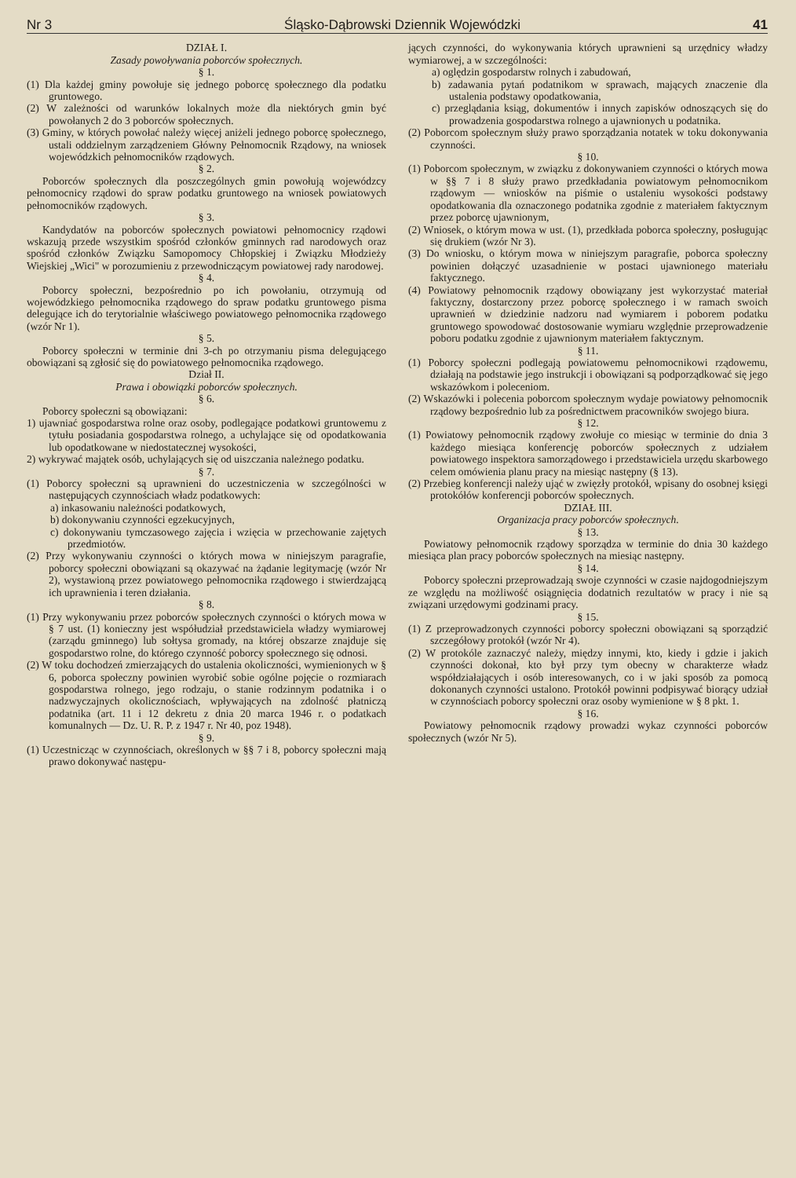Nr 3 Śląsko-Dąbrowski Dziennik Wojewódzki 41
DZIAŁ I.
Zasady powoływania poborców społecznych.
§ 1.
(1) Dla każdej gminy powołuje się jednego poborcę społecznego dla podatku gruntowego.
(2) W zależności od warunków lokalnych może dla niektórych gmin być powołanych 2 do 3 poborców społecznych.
(3) Gminy, w których powołać należy więcej aniżeli jednego poborcę społecznego, ustali oddzielnym zarządzeniem Główny Pełnomocnik Rządowy, na wniosek wojewódzkich pełnomocników rządowych.
§ 2.
Poborców społecznych dla poszczególnych gmin powołują wojewódzcy pełnomocnicy rządowi do spraw podatku gruntowego na wniosek powiatowych pełnomocników rządowych.
§ 3.
Kandydatów na poborców społecznych powiatowi pełnomocnicy rządowi wskazują przede wszystkim spośród członków gminnych rad narodowych oraz spośród członków Związku Samopomocy Chłopskiej i Związku Młodzieży Wiejskiej „Wici" w porozumieniu z przewodniczącym powiatowej rady narodowej.
§ 4.
Poborcy społeczni, bezpośrednio po ich powołaniu, otrzymują od wojewódzkiego pełnomocnika rządowego do spraw podatku gruntowego pisma delegujące ich do terytorialnie właściwego powiatowego pełnomocnika rządowego (wzór Nr 1).
§ 5.
Poborcy społeczni w terminie dni 3-ch po otrzymaniu pisma delegującego obowiązani są zgłosić się do powiatowego pełnomocnika rządowego.
Dział II.
Prawa i obowiązki poborców społecznych.
§ 6.
Poborcy społeczni są obowiązani:
1) ujawniać gospodarstwa rolne oraz osoby, podlegające podatkowi gruntowemu z tytułu posiadania gospodarstwa rolnego, a uchylające się od opodatkowania lub opodatkowane w niedostatecznej wysokości,
2) wykrywać majątek osób, uchylających się od uiszczania należnego podatku.
§ 7.
(1) Poborcy społeczni są uprawnieni do uczestniczenia w szczególności w następujących czynnościach władz podatkowych:
a) inkasowaniu należności podatkowych,
b) dokonywaniu czynności egzekucyjnych,
c) dokonywaniu tymczasowego zajęcia i wzięcia w przechowanie zajętych przedmiotów.
(2) Przy wykonywaniu czynności o których mowa w niniejszym paragrafie, poborcy społeczni obowiązani są okazywać na żądanie legitymację (wzór Nr 2), wystawioną przez powiatowego pełnomocnika rządowego i stwierdzającą ich uprawnienia i teren działania.
§ 8.
(1) Przy wykonywaniu przez poborców społecznych czynności o których mowa w § 7 ust. (1) konieczny jest współudział przedstawiciela władzy wymiarowej (zarządu gminnego) lub sołtysa gromady, na której obszarze znajduje się gospodarstwo rolne, do którego czynność poborcy społecznego się odnosi.
(2) W toku dochodzeń zmierzających do ustalenia okoliczności, wymienionych w § 6, poborca społeczny powinien wyrobić sobie ogólne pojęcie o rozmiarach gospodarstwa rolnego, jego rodzaju, o stanie rodzinnym podatnika i o nadzwyczajnych okolicznościach, wpływających na zdolność płatniczą podatnika (art. 11 i 12 dekretu z dnia 20 marca 1946 r. o podatkach komunalnych — Dz. U. R. P. z 1947 r. Nr 40, poz 1948).
§ 9.
(1) Uczestnicząc w czynnościach, określonych w §§ 7 i 8, poborcy społeczni mają prawo dokonywać następu-
jących czynności, do wykonywania których uprawnieni są urzędnicy władzy wymiarowej, a w szczególności:
a) oględzin gospodarstw rolnych i zabudowań,
b) zadawania pytań podatnikom w sprawach, mających znaczenie dla ustalenia podstawy opodatkowania,
c) przeglądania ksiąg, dokumentów i innych zapisków odnoszących się do prowadzenia gospodarstwa rolnego a ujawnionych u podatnika.
(2) Poborcom społecznym służy prawo sporządzania notatek w toku dokonywania czynności.
§ 10.
(1) Poborcom społecznym, w związku z dokonywaniem czynności o których mowa w §§ 7 i 8 służy prawo przedkładania powiatowym pełnomocnikom rządowym — wniosków na piśmie o ustaleniu wysokości podstawy opodatkowania dla oznaczonego podatnika zgodnie z materiałem faktycznym przez poborcę ujawnionym,
(2) Wniosek, o którym mowa w ust. (1), przedkłada poborca społeczny, posługując się drukiem (wzór Nr 3).
(3) Do wniosku, o którym mowa w niniejszym paragrafie, poborca społeczny powinien dołączyć uzasadnienie w postaci ujawnionego materiału faktycznego.
(4) Powiatowy pełnomocnik rządowy obowiązany jest wykorzystać materiał faktyczny, dostarczony przez poborcę społecznego i w ramach swoich uprawnień w dziedzinie nadzoru nad wymiarem i poborem podatku gruntowego spowodować dostosowanie wymiaru względnie przeprowadzenie poboru podatku zgodnie z ujawnionym materiałem faktycznym.
§ 11.
(1) Poborcy społeczni podlegają powiatowemu pełnomocnikowi rządowemu, działają na podstawie jego instrukcji i obowiązani są podporządkować się jego wskazówkom i poleceniom.
(2) Wskazówki i polecenia poborcom społecznym wydaje powiatowy pełnomocnik rządowy bezpośrednio lub za pośrednictwem pracowników swojego biura.
§ 12.
(1) Powiatowy pełnomocnik rządowy zwołuje co miesiąc w terminie do dnia 3 każdego miesiąca konferencję poborców społecznych z udziałem powiatowego inspektora samorządowego i przedstawiciela urzędu skarbowego celem omówienia planu pracy na miesiąc następny (§ 13).
(2) Przebieg konferencji należy ująć w zwięzły protokół, wpisany do osobnej księgi protokółów konferencji poborców społecznych.
DZIAŁ III.
Organizacja pracy poborców społecznych.
§ 13.
Powiatowy pełnomocnik rządowy sporządza w terminie do dnia 30 każdego miesiąca plan pracy poborców społecznych na miesiąc następny.
§ 14.
Poborcy społeczni przeprowadzają swoje czynności w czasie najdogodniejszym ze względu na możliwość osiągnięcia dodatnich rezultatów w pracy i nie są związani urzędowymi godzinami pracy.
§ 15.
(1) Z przeprowadzonych czynności poborcy społeczni obowiązani są sporządzić szczegółowy protokół (wzór Nr 4).
(2) W protokóle zaznaczyć należy, między innymi, kto, kiedy i gdzie i jakich czynności dokonał, kto był przy tym obecny w charakterze władz współdziałających i osób interesowanych, co i w jaki sposób za pomocą dokonanych czynności ustalono. Protokół powinni podpisywać biorący udział w czynnościach poborcy społeczni oraz osoby wymienione w § 8 pkt. 1.
§ 16.
Powiatowy pełnomocnik rządowy prowadzi wykaz czynności poborców społecznych (wzór Nr 5).